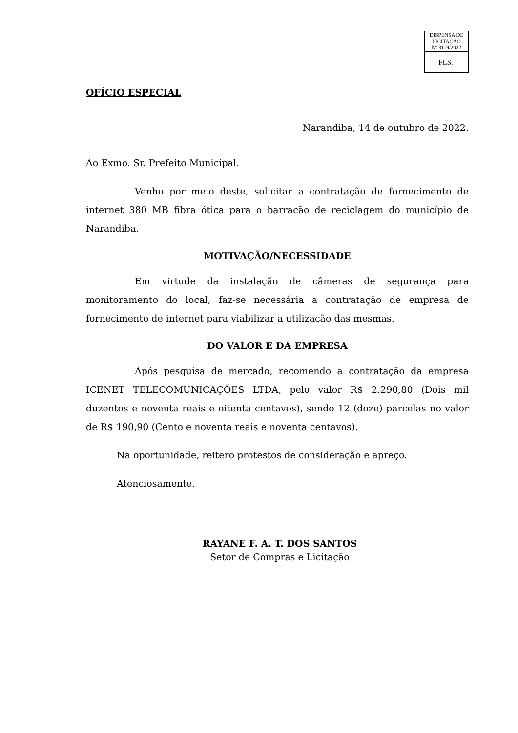| DISPENSA DE LICITAÇÃO Nº 3119/2022 | |
| FLS. | |
OFÍCIO ESPECIAL
Narandiba, 14 de outubro de 2022.
Ao Exmo. Sr. Prefeito Municipal.
Venho por meio deste, solicitar a contratação de fornecimento de internet 380 MB fibra ótica para o barracão de reciclagem do município de Narandiba.
MOTIVAÇÃO/NECESSIDADE
Em virtude da instalação de câmeras de segurança para monitoramento do local, faz-se necessária a contratação de empresa de fornecimento de internet para viabilizar a utilização das mesmas.
DO VALOR E DA EMPRESA
Após pesquisa de mercado, recomendo a contratação da empresa ICENET TELECOMUNICAÇÕES LTDA, pelo valor R$ 2.290,80 (Dois mil duzentos e noventa reais e oitenta centavos), sendo 12 (doze) parcelas no valor de R$ 190,90 (Cento e noventa reais e noventa centavos).
Na oportunidade, reitero protestos de consideração e apreço.
Atenciosamente.
RAYANE F. A. T. DOS SANTOS
Setor de Compras e Licitação